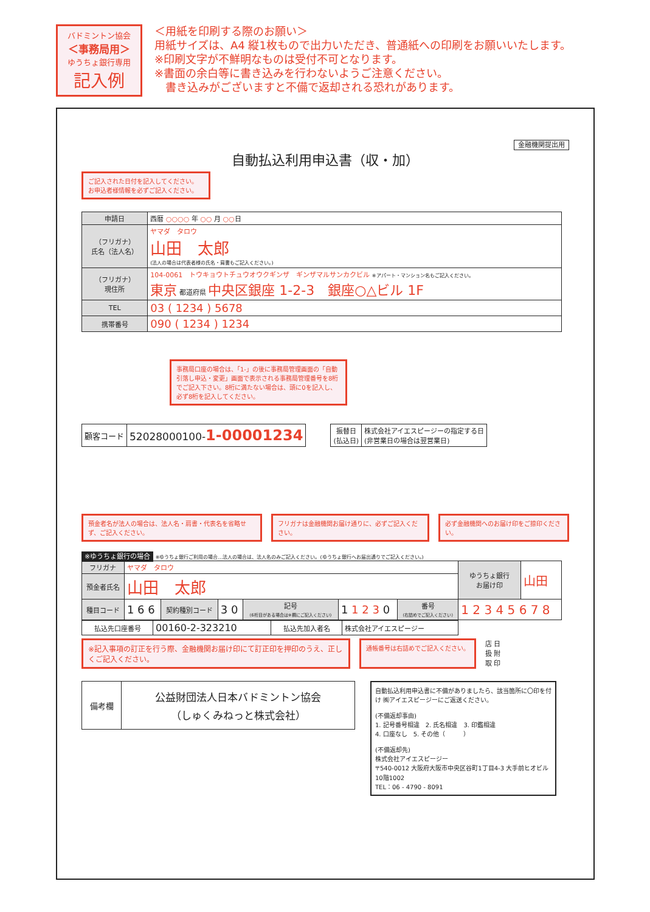バドミントン協会
＜事務局用＞
ゆうちょ銀行専用
記入例
＜用紙を印刷する際のお願い＞
用紙サイズは、A4 縦1枚もので出力いただき、普通紙への印刷をお願いいたします。
※印刷文字が不鮮明なものは受付不可となります。
※書面の余白等に書き込みを行わないようご注意ください。
　書き込みがございますと不備で返却される恐れがあります。
金融機関提出用
自動払込利用申込書（収・加）
ご記入された日付を記入してください。
お申込者様情報を必ずご記入ください。
| 申請日 | 西暦 ○○○○ 年 ○○ 月 ○○ 日 |
| （フリガナ） 氏名（法人名） | ヤマダ タロウ 山田 太郎 (法人の場合は代表者様の氏名・肩書もご記入ください。) |
| （フリガナ） 現住所 | 104-0061 トウキョウトチュウオウクギンザ ギンザマルサンカクビル ※アパート・マンション名もご記入ください。 東京 都道府県 中央区銀座 1-2-3 銀座○△ビル 1F |
| TEL | 03 ( 1234 ) 5678 |
| 携帯番号 | 090 ( 1234 ) 1234 |
事務局口座の場合は、「1-」の後に事務局管理画面の「自動引落し申込・変更」画面で表示される事務局管理番号を8桁でご記入下さい。8桁に満たない場合は、頭に0を記入し、必ず8桁を記入してください。
| 顧客コード | 52028000100- 1-00001234 |
| 振替日 (払込日) | 株式会社アイエスピージーの指定する日 (非営業日の場合は翌営業日) |
預金者名が法人の場合は、法人名・肩書・代表名を省略せず、ご記入ください。
フリガナは金融機関お届け通りに、必ずご記入ください。
必ず金融機関へのお届け印をご捺印ください。
※ゆうちょ銀行の場合 ※ゆうちょ銀行ご利用の場合…法人の場合は、法人名のみご記入ください。(ゆうちょ銀行へお届出通りでご記入ください。)
| フリガナ | ヤマダ タロウ | | | | | | ゆうちょ銀行 お届け印 | 山田 |
| 預金者氏名 | 山田 太郎 | | | | | | | |
| 種目コード | 1 6 6 | 契約種別コード | 3 0 | 記号 (6桁目がある場合は※欄にご記入ください) | 1 1 2 3 0 | 番号 (右詰めでご記入ください) | 1 2 3 4 5 6 7 8 | |
| 払込先口座番号 | 00160-2-323210 | 払込先加入者名 | 株式会社アイエスピージー |
※記入事項の訂正を行う際、金融機関お届け印にて訂正印を押印のうえ、正しくご記入ください。
通帳番号は右詰めでご記入ください。
店 日
扱 附
取 印
| 備考欄 | 公益財団法人日本バドミントン協会 （しゅくみねっと株式会社） |
自動払込利用申込書に不備がありましたら、該当箇所に〇印を付け ㈱アイエスピージーにご返送ください。
(不備返却事由)
1. 記号番号相違　2. 氏名相違　3. 印鑑相違
4. 口座なし　5. その他（　　　）
(不備返却先)
株式会社アイエスピージー
〒540-0012 大阪府大阪市中央区谷町1丁目4-3 大手前ヒオビル10階1002
TEL：06 - 4790 - 8091